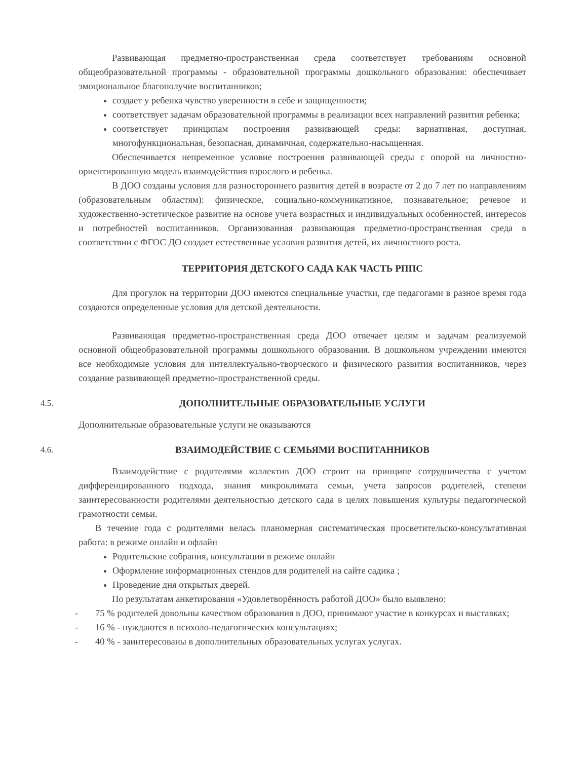Развивающая предметно-пространственная среда соответствует требованиям основной общеобразовательной программы - образовательной программы дошкольного образования: обеспечивает эмоциональное благополучие воспитанников;
создает у ребенка чувство уверенности в себе и защищенности;
соответствует задачам образовательной программы в реализации всех направлений развития ребенка;
соответствует принципам построения развивающей среды: вариативная, доступная, многофункциональная, безопасная, динамичная, содержательно-насыщенная.
Обеспечивается непременное условие построения развивающей среды с опорой на личностно-ориентированную модель взаимодействия взрослого и ребенка.
В ДОО созданы условия для разностороннего развития детей в возрасте от 2 до 7 лет по направлениям (образовательным областям): физическое, социально-коммуникативное, познавательное; речевое и художественно-эстетическое развитие на основе учета возрастных и индивидуальных особенностей, интересов и потребностей воспитанников. Организованная развивающая предметно-пространственная среда в соответствии с ФГОС ДО создает естественные условия развития детей, их личностного роста.
ТЕРРИТОРИЯ ДЕТСКОГО САДА КАК ЧАСТЬ РППС
Для прогулок на территории ДОО имеются специальные участки, где педагогами в разное время года создаются определенные условия для детской деятельности.
Развивающая предметно-пространственная среда ДОО отвечает целям и задачам реализуемой основной общеобразовательной программы дошкольного образования. В дошкольном учреждении имеются все необходимые условия для интеллектуально-творческого и физического развития воспитанников, через создание развивающей предметно-пространственной среды.
4.5. ДОПОЛНИТЕЛЬНЫЕ ОБРАЗОВАТЕЛЬНЫЕ УСЛУГИ
Дополнительные образовательные услуги не оказываются
4.6. ВЗАИМОДЕЙСТВИЕ С СЕМЬЯМИ ВОСПИТАННИКОВ
Взаимодействие с родителями коллектив ДОО строит на принципе сотрудничества с учетом дифференцированного подхода, знания микроклимата семьи, учета запросов родителей, степени заинтересованности родителями деятельностью детского сада в целях повышения культуры педагогической грамотности семьи.
В течение года с родителями велась планомерная систематическая просветительско-консультативная работа: в режиме онлайн и офлайн
Родительские собрания, консультации в режиме онлайн
Оформление информационных стендов для родителей на сайте садика ;
Проведение дня открытых дверей.
По результатам анкетирования «Удовлетворённость работой ДОО» было выявлено:
- 75 % родителей довольны качеством образования в ДОО, принимают участие в конкурсах и выставках;
- 16 % - нуждаются в психоло-педагогических консультациях;
- 40 % - заинтересованы в дополнительных образовательных услугах услугах.